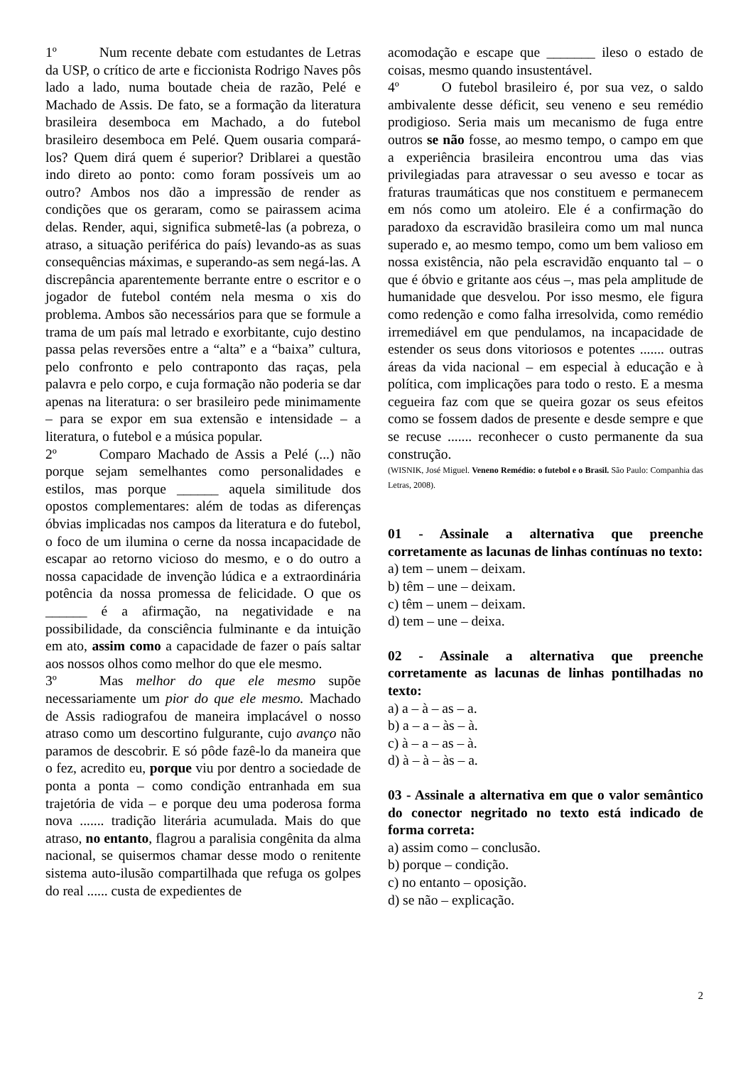1º Num recente debate com estudantes de Letras da USP, o crítico de arte e ficcionista Rodrigo Naves pôs lado a lado, numa boutade cheia de razão, Pelé e Machado de Assis. De fato, se a formação da literatura brasileira desemboca em Machado, a do futebol brasileiro desemboca em Pelé. Quem ousaria compará-los? Quem dirá quem é superior? Driblarei a questão indo direto ao ponto: como foram possíveis um ao outro? Ambos nos dão a impressão de render as condições que os geraram, como se pairassem acima delas. Render, aqui, significa submetê-las (a pobreza, o atraso, a situação periférica do país) levando-as as suas consequências máximas, e superando-as sem negá-las. A discrepância aparentemente berrante entre o escritor e o jogador de futebol contém nela mesma o xis do problema. Ambos são necessários para que se formule a trama de um país mal letrado e exorbitante, cujo destino passa pelas reversões entre a “alta” e a “baixa” cultura, pelo confronto e pelo contraponto das raças, pela palavra e pelo corpo, e cuja formação não poderia se dar apenas na literatura: o ser brasileiro pede minimamente – para se expor em sua extensão e intensidade – a literatura, o futebol e a música popular.
2º Comparo Machado de Assis a Pelé (...) não porque sejam semelhantes como personalidades e estilos, mas porque ______ aquela similitude dos opostos complementares: além de todas as diferenças óbvias implicadas nos campos da literatura e do futebol, o foco de um ilumina o cerne da nossa incapacidade de escapar ao retorno vicioso do mesmo, e o do outro a nossa capacidade de invenção lúdica e a extraordinária potência da nossa promessa de felicidade. O que os ______ é a afirmação, na negatividade e na possibilidade, da consciência fulminante e da intuição em ato, assim como a capacidade de fazer o país saltar aos nossos olhos como melhor do que ele mesmo.
3º Mas melhor do que ele mesmo supõe necessariamente um pior do que ele mesmo. Machado de Assis radiografou de maneira implacável o nosso atraso como um descortino fulgurante, cujo avanço não paramos de descobrir. E só pôde fazê-lo da maneira que o fez, acredito eu, porque viu por dentro a sociedade de ponta a ponta – como condição entranhada em sua trajetória de vida – e porque deu uma poderosa forma nova ....... tradição literária acumulada. Mais do que atraso, no entanto, flagrou a paralisia congênita da alma nacional, se quisermos chamar desse modo o renitente sistema auto-ilusão compartilhada que refuga os golpes do real ...... custa de expedientes de
acomodação e escape que _______ ileso o estado de coisas, mesmo quando insustentável.
4º O futebol brasileiro é, por sua vez, o saldo ambivalente desse déficit, seu veneno e seu remédio prodigioso. Seria mais um mecanismo de fuga entre outros se não fosse, ao mesmo tempo, o campo em que a experiência brasileira encontrou uma das vias privilegiadas para atravessar o seu avesso e tocar as fraturas traumáticas que nos constituem e permanecem em nós como um atoleiro. Ele é a confirmação do paradoxo da escravidão brasileira como um mal nunca superado e, ao mesmo tempo, como um bem valioso em nossa existência, não pela escravidão enquanto tal – o que é óbvio e gritante aos céus –, mas pela amplitude de humanidade que desvelou. Por isso mesmo, ele figura como redenção e como falha irresolvida, como remédio irremediável em que pendulamos, na incapacidade de estender os seus dons vitoriosos e potentes ....... outras áreas da vida nacional – em especial à educação e à política, com implicações para todo o resto. E a mesma cegueira faz com que se queira gozar os seus efeitos como se fossem dados de presente e desde sempre e que se recuse ....... reconhecer o custo permanente da sua construção.
(WISNIK, José Miguel. Veneno Remédio: o futebol e o Brasil. São Paulo: Companhia das Letras, 2008).
01 - Assinale a alternativa que preenche corretamente as lacunas de linhas contínuas no texto:
a) tem – unem – deixam.
b) têm – une – deixam.
c) têm – unem – deixam.
d) tem – une – deixa.
02 - Assinale a alternativa que preenche corretamente as lacunas de linhas pontilhadas no texto:
a) a – à – as – a.
b) a – a – às – à.
c) à – a – as – à.
d) à – à – às – a.
03 - Assinale a alternativa em que o valor semântico do conector negritado no texto está indicado de forma correta:
a) assim como – conclusão.
b) porque – condição.
c) no entanto – oposição.
d) se não – explicação.
2